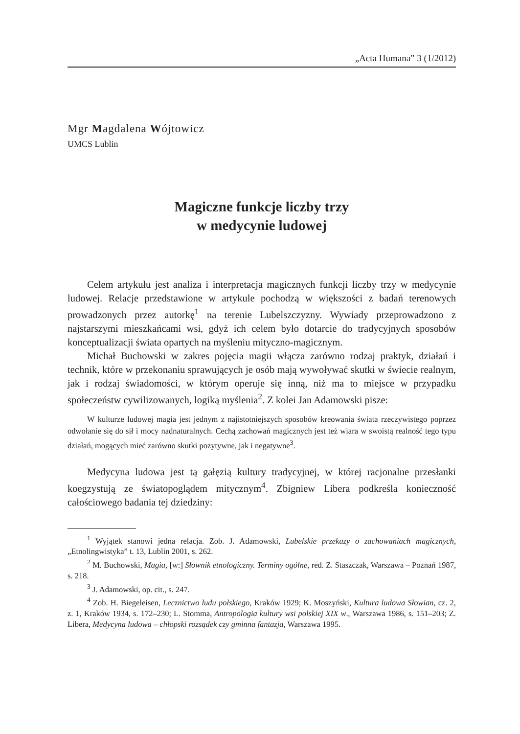„Acta Humana” 3 (1/2012)
Mgr Magdalena Wójtowicz
UMCS Lublin
Magiczne funkcje liczby trzy
w medycynie ludowej
Celem artykułu jest analiza i interpretacja magicznych funkcji liczby trzy w medycynie ludowej. Relacje przedstawione w artykule pochodzą w większości z badań terenowych prowadzonych przez autorkę<sup>1</sup> na terenie Lubelszczyzny. Wywiady przeprowadzono z najstarszymi mieszkańcami wsi, gdyż ich celem było dotarcie do tradycyjnych sposobów konceptualizacji świata opartych na myśleniu mityczno-magicznym.
Michał Buchowski w zakres pojęcia magii włącza zarówno rodzaj praktyk, działań i technik, które w przekonaniu sprawujących je osób mają wywoływać skutki w świecie realnym, jak i rodzaj świadomości, w którym operuje się inną, niż ma to miejsce w przypadku społeczeństw cywilizowanych, logiką myślenia<sup>2</sup>. Z kolei Jan Adamowski pisze:
W kulturze ludowej magia jest jednym z najistotniejszych sposobów kreowania świata rzeczywistego poprzez odwołanie się do sił i mocy nadnaturalnych. Cechą zachowań magicznych jest też wiara w swoistą realność tego typu działań, mogących mieć zarówno skutki pozytywne, jak i negatywne<sup>3</sup>.
Medycyna ludowa jest tą gałęzią kultury tradycyjnej, w której racjonalne przesłanki koegzystują ze światopoglądem mitycznym<sup>4</sup>. Zbigniew Libera podkreśla konieczność całościowego badania tej dziedziny:
<sup>1</sup> Wyjątek stanowi jedna relacja. Zob. J. Adamowski, Lubelskie przekazy o zachowaniach magicznych, „Etnolingwistyka” t. 13, Lublin 2001, s. 262.
<sup>2</sup> M. Buchowski, Magia, [w:] Słownik etnologiczny. Terminy ogólne, red. Z. Staszczak, Warszawa – Poznań 1987, s. 218.
<sup>3</sup> J. Adamowski, op. cit., s. 247.
<sup>4</sup> Zob. H. Biegeleisen, Lecznictwo ludu polskiego, Kraków 1929; K. Moszyński, Kultura ludowa Słowian, cz. 2, z. 1, Kraków 1934, s. 172–230; L. Stomma, Antropologia kultury wsi polskiej XIX w., Warszawa 1986, s. 151–203; Z. Libera, Medycyna ludowa – chłopski rozsądek czy gminna fantazja, Warszawa 1995.